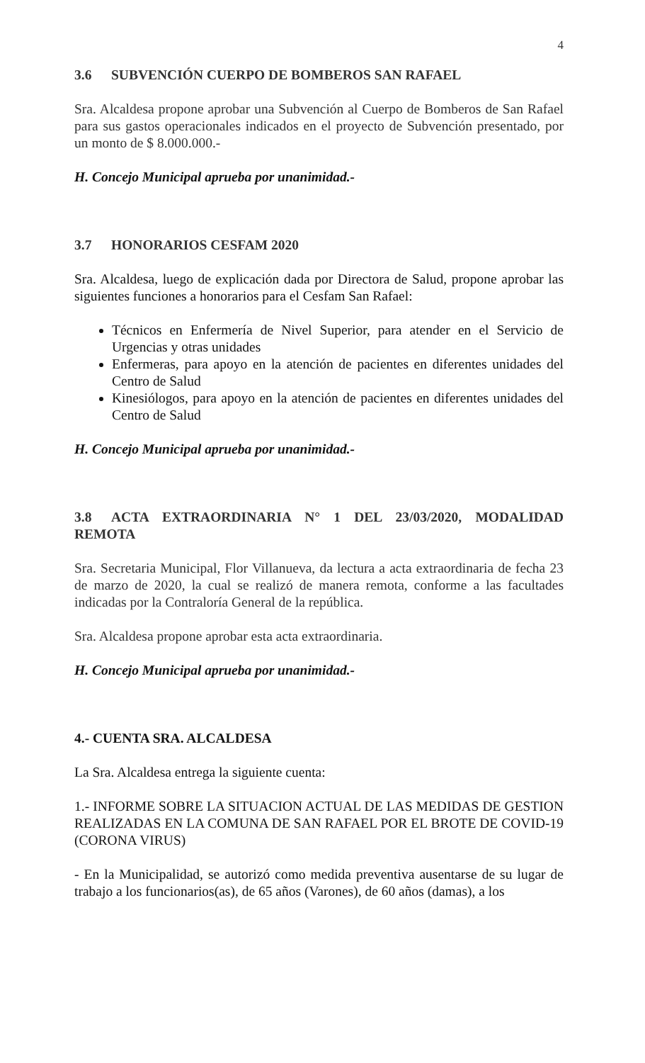4
3.6 SUBVENCIÓN CUERPO DE BOMBEROS SAN RAFAEL
Sra. Alcaldesa propone aprobar una Subvención al Cuerpo de Bomberos de San Rafael para sus gastos operacionales indicados en el proyecto de Subvención presentado, por un monto de $ 8.000.000.-
H. Concejo Municipal aprueba por unanimidad.-
3.7 HONORARIOS CESFAM 2020
Sra. Alcaldesa, luego de explicación dada por Directora de Salud, propone aprobar las siguientes funciones a honorarios para el Cesfam San Rafael:
Técnicos en Enfermería de Nivel Superior, para atender en el Servicio de Urgencias y otras unidades
Enfermeras, para apoyo en la atención de pacientes en diferentes unidades del Centro de Salud
Kinesiólogos, para apoyo en la atención de pacientes en diferentes unidades del Centro de Salud
H. Concejo Municipal aprueba por unanimidad.-
3.8 ACTA EXTRAORDINARIA N° 1 DEL 23/03/2020, MODALIDAD REMOTA
Sra. Secretaria Municipal, Flor Villanueva, da lectura a acta extraordinaria de fecha 23 de marzo de 2020, la cual se realizó de manera remota, conforme a las facultades indicadas por la Contraloría General de la república.
Sra. Alcaldesa propone aprobar esta acta extraordinaria.
H. Concejo Municipal aprueba por unanimidad.-
4.- CUENTA SRA. ALCALDESA
La Sra. Alcaldesa entrega la siguiente cuenta:
1.- INFORME SOBRE LA SITUACION ACTUAL DE LAS MEDIDAS DE GESTION REALIZADAS EN LA COMUNA DE SAN RAFAEL POR EL BROTE DE COVID-19 (CORONA VIRUS)
- En la Municipalidad, se autorizó como medida preventiva ausentarse de su lugar de trabajo a los funcionarios(as), de 65 años (Varones), de 60 años (damas), a los